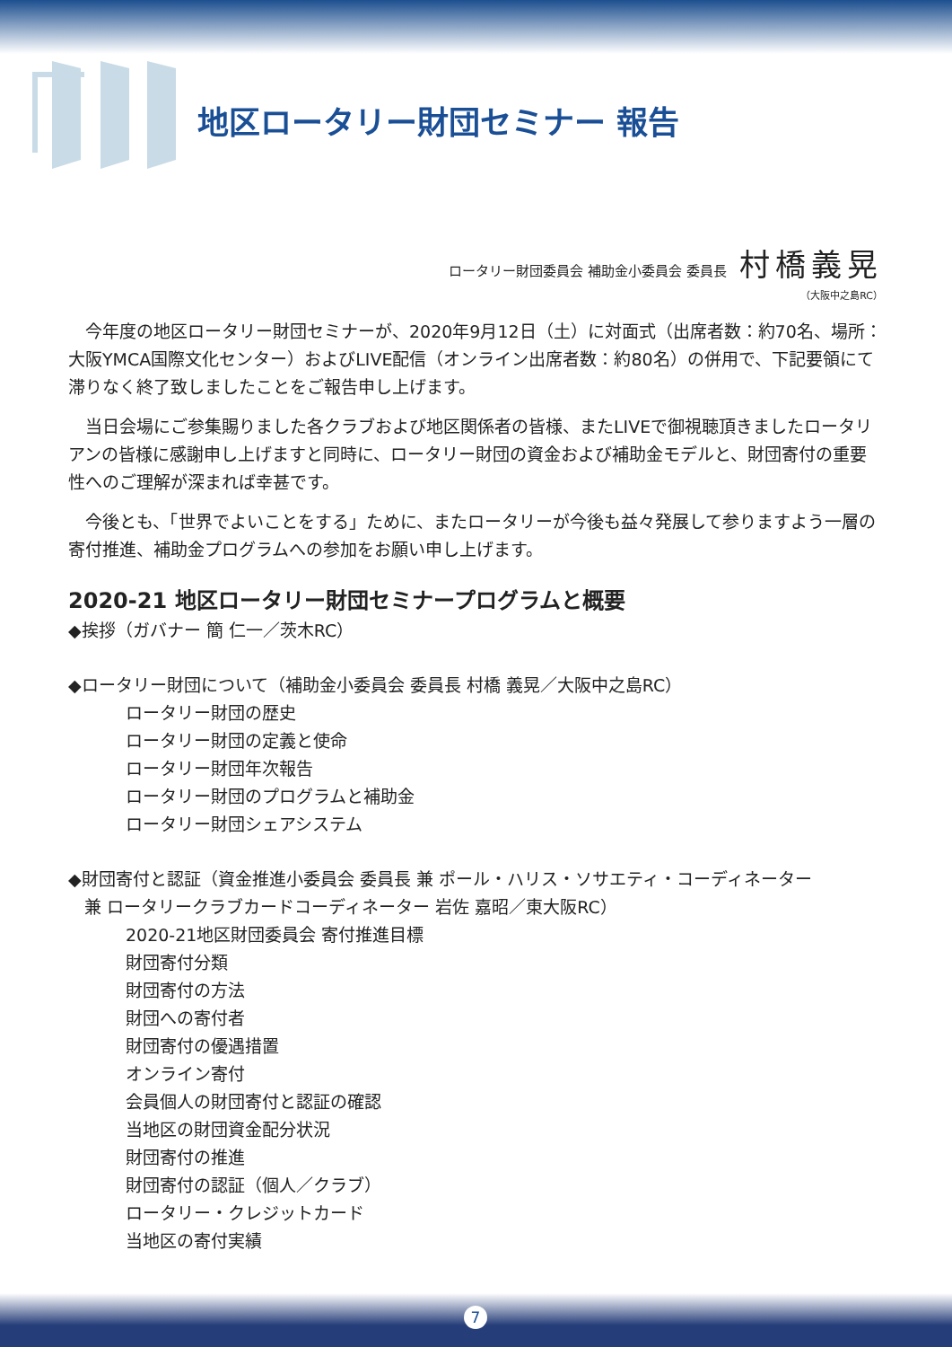地区ロータリー財団セミナー 報告
ロータリー財団委員会 補助金小委員会 委員長 村橋義晃
（大阪中之島RC）
今年度の地区ロータリー財団セミナーが、2020年9月12日（土）に対面式（出席者数：約70名、場所：大阪YMCA国際文化センター）およびLIVE配信（オンライン出席者数：約80名）の併用で、下記要領にて滞りなく終了致しましたことをご報告申し上げます。
当日会場にご参集賜りました各クラブおよび地区関係者の皆様、またLIVEで御視聴頂きましたロータリアンの皆様に感謝申し上げますと同時に、ロータリー財団の資金および補助金モデルと、財団寄付の重要性へのご理解が深まれば幸甚です。
今後とも、「世界でよいことをする」ために、またロータリーが今後も益々発展して参りますよう一層の寄付推進、補助金プログラムへの参加をお願い申し上げます。
2020-21 地区ロータリー財団セミナープログラムと概要
◆挨拶（ガバナー 簡 仁一／茨木RC）
◆ロータリー財団について（補助金小委員会 委員長 村橋 義晃／大阪中之島RC）
ロータリー財団の歴史
ロータリー財団の定義と使命
ロータリー財団年次報告
ロータリー財団のプログラムと補助金
ロータリー財団シェアシステム
◆財団寄付と認証（資金推進小委員会 委員長 兼 ポール・ハリス・ソサエティ・コーディネーター
兼 ロータリークラブカードコーディネーター 岩佐 嘉昭／東大阪RC）
2020-21地区財団委員会 寄付推進目標
財団寄付分類
財団寄付の方法
財団への寄付者
財団寄付の優遇措置
オンライン寄付
会員個人の財団寄付と認証の確認
当地区の財団資金配分状況
財団寄付の推進
財団寄付の認証（個人／クラブ）
ロータリー・クレジットカード
当地区の寄付実績
7